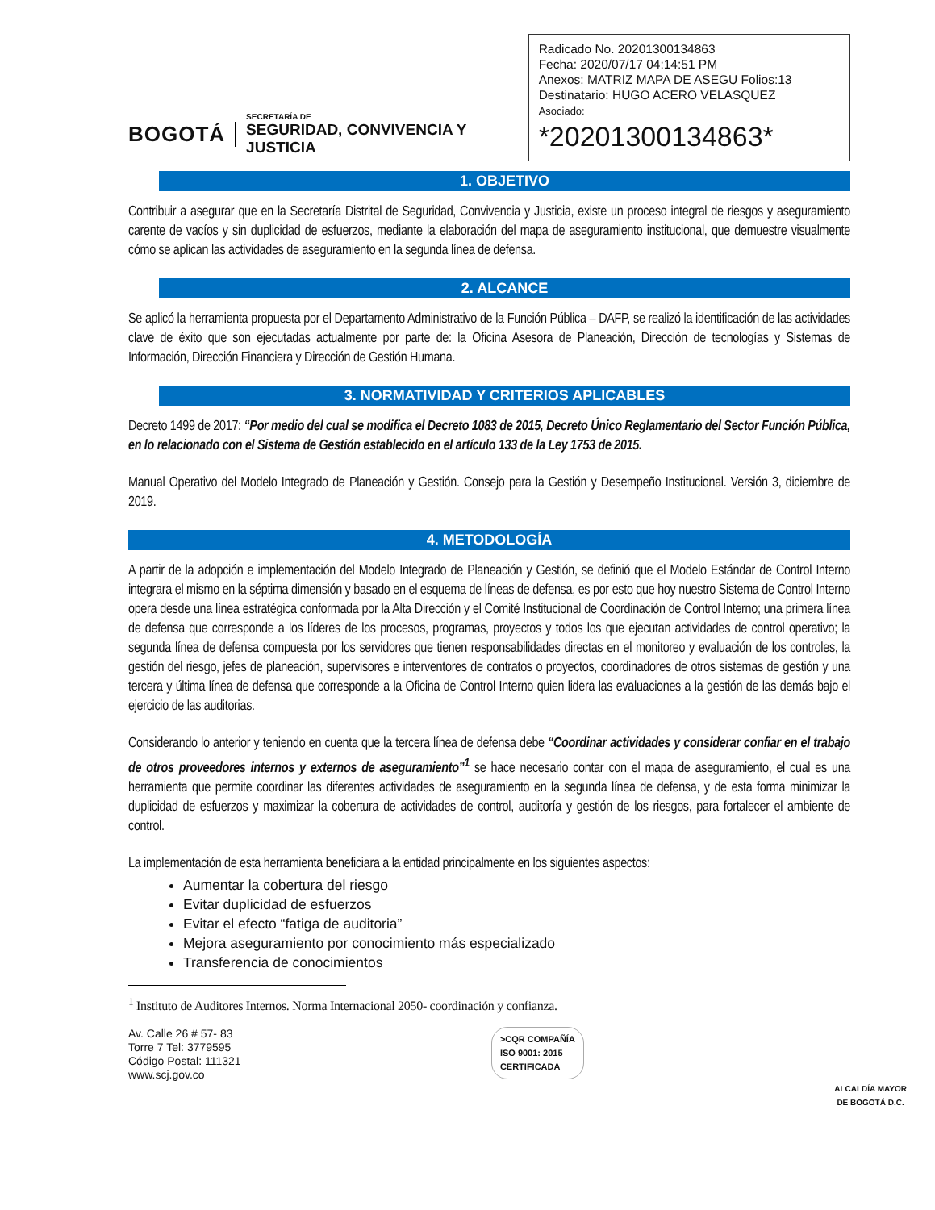BOGOTÁ
SECRETARÍA DE
SEGURIDAD, CONVIVENCIA Y JUSTICIA
Radicado No. 20201300134863
Fecha: 2020/07/17 04:14:51 PM
Anexos: MATRIZ MAPA DE ASEGU Folios:13
Destinatario: HUGO ACERO VELASQUEZ
Asociado:
*20201300134863*
1. OBJETIVO
Contribuir a asegurar que en la Secretaría Distrital de Seguridad, Convivencia y Justicia, existe un proceso integral de riesgos y aseguramiento carente de vacíos y sin duplicidad de esfuerzos, mediante la elaboración del mapa de aseguramiento institucional, que demuestre visualmente cómo se aplican las actividades de aseguramiento en la segunda línea de defensa.
2. ALCANCE
Se aplicó la herramienta propuesta por el Departamento Administrativo de la Función Pública – DAFP, se realizó la identificación de las actividades clave de éxito que son ejecutadas actualmente por parte de: la Oficina Asesora de Planeación, Dirección de tecnologías y Sistemas de Información, Dirección Financiera y Dirección de Gestión Humana.
3. NORMATIVIDAD Y CRITERIOS APLICABLES
Decreto 1499 de 2017: “Por medio del cual se modifica el Decreto 1083 de 2015, Decreto Único Reglamentario del Sector Función Pública, en lo relacionado con el Sistema de Gestión establecido en el artículo 133 de la Ley 1753 de 2015.
Manual Operativo del Modelo Integrado de Planeación y Gestión. Consejo para la Gestión y Desempeño Institucional. Versión 3, diciembre de 2019.
4. METODOLOGÍA
A partir de la adopción e implementación del Modelo Integrado de Planeación y Gestión, se definió que el Modelo Estándar de Control Interno integrara el mismo en la séptima dimensión y basado en el esquema de líneas de defensa, es por esto que hoy nuestro Sistema de Control Interno opera desde una línea estratégica conformada por la Alta Dirección y el Comité Institucional de Coordinación de Control Interno; una primera línea de defensa que corresponde a los líderes de los procesos, programas, proyectos y todos los que ejecutan actividades de control operativo; la segunda línea de defensa compuesta por los servidores que tienen responsabilidades directas en el monitoreo y evaluación de los controles, la gestión del riesgo, jefes de planeación, supervisores e interventores de contratos o proyectos, coordinadores de otros sistemas de gestión y una tercera y última línea de defensa que corresponde a la Oficina de Control Interno quien lidera las evaluaciones a la gestión de las demás bajo el ejercicio de las auditorias.
Considerando lo anterior y teniendo en cuenta que la tercera línea de defensa debe “Coordinar actividades y considerar confiar en el trabajo de otros proveedores internos y externos de aseguramiento”<sup>1</sup> se hace necesario contar con el mapa de aseguramiento, el cual es una herramienta que permite coordinar las diferentes actividades de aseguramiento en la segunda línea de defensa, y de esta forma minimizar la duplicidad de esfuerzos y maximizar la cobertura de actividades de control, auditoría y gestión de los riesgos, para fortalecer el ambiente de control.
La implementación de esta herramienta beneficiara a la entidad principalmente en los siguientes aspectos:
Aumentar la cobertura del riesgo
Evitar duplicidad de esfuerzos
Evitar el efecto “fatiga de auditoria”
Mejora aseguramiento por conocimiento más especializado
Transferencia de conocimientos
<sup>1</sup> Instituto de Auditores Internos. Norma Internacional 2050- coordinación y confianza.
Av. Calle 26 # 57- 83
Torre 7 Tel: 3779595
Código Postal: 111321
www.scj.gov.co
>CQR COMPAÑÍA
ISO 9001: 2015
CERTIFICADA
ALCALDÍA MAYOR
DE BOGOTÁ D.C.